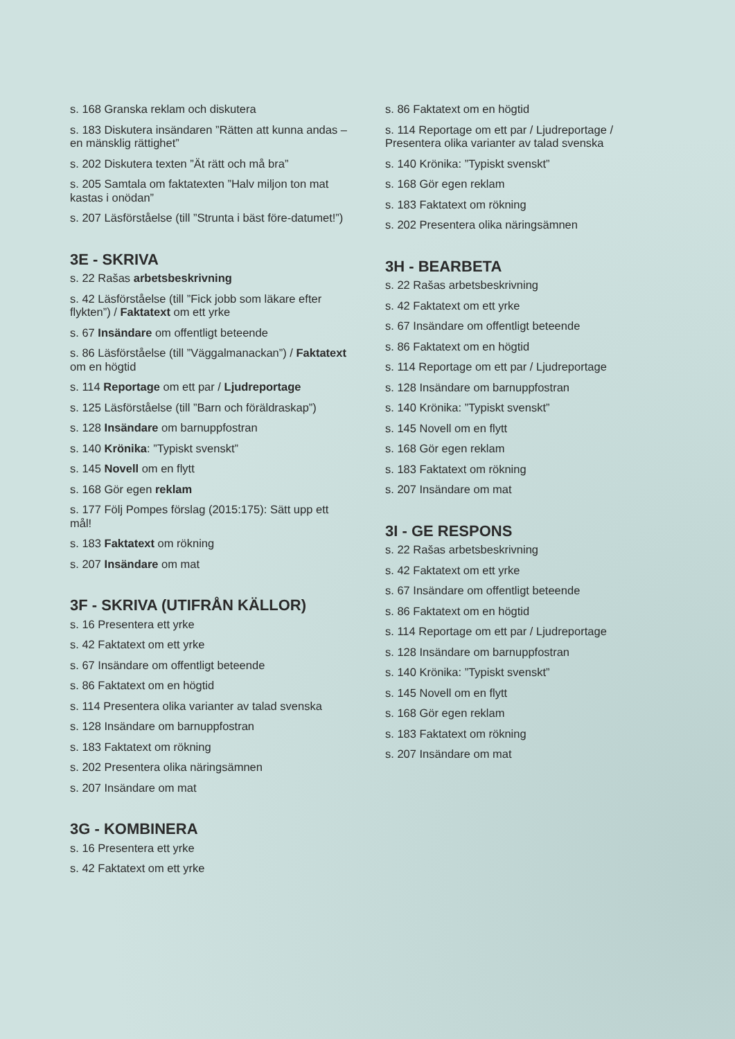s. 168 Granska reklam och diskutera
s. 183 Diskutera insändaren ”Rätten att kunna andas – en mänsklig rättighet”
s. 202 Diskutera texten ”Ät rätt och må bra”
s. 205 Samtala om faktatexten ”Halv miljon ton mat kastas i onödan”
s. 207 Läsförståelse (till ”Strunta i bäst före-datumet!”)
3E - SKRIVA
s. 22 Rašas arbetsbeskrivning
s. 42 Läsförståelse (till ”Fick jobb som läkare efter flykten”) / Faktatext om ett yrke
s. 67 Insändare om offentligt beteende
s. 86 Läsförståelse (till ”Väggalmanackan”) / Faktatext om en högtid
s. 114 Reportage om ett par / Ljudreportage
s. 125 Läsförståelse (till ”Barn och föräldraskap”)
s. 128 Insändare om barnuppfostran
s. 140 Krönika: ”Typiskt svenskt”
s. 145 Novell om en flytt
s. 168 Gör egen reklam
s. 177 Följ Pompes förslag (2015:175): Sätt upp ett mål!
s. 183 Faktatext om rökning
s. 207 Insändare om mat
3F - SKRIVA (UTIFRÅN KÄLLOR)
s. 16 Presentera ett yrke
s. 42 Faktatext om ett yrke
s. 67 Insändare om offentligt beteende
s. 86 Faktatext om en högtid
s. 114 Presentera olika varianter av talad svenska
s. 128 Insändare om barnuppfostran
s. 183 Faktatext om rökning
s. 202 Presentera olika näringsämnen
s. 207 Insändare om mat
3G - KOMBINERA
s. 16 Presentera ett yrke
s. 42 Faktatext om ett yrke
s. 86 Faktatext om en högtid
s. 114 Reportage om ett par / Ljudreportage / Presentera olika varianter av talad svenska
s. 140 Krönika: ”Typiskt svenskt”
s. 168 Gör egen reklam
s. 183 Faktatext om rökning
s. 202 Presentera olika näringsämnen
3H - BEARBETA
s. 22 Rašas arbetsbeskrivning
s. 42 Faktatext om ett yrke
s. 67 Insändare om offentligt beteende
s. 86 Faktatext om en högtid
s. 114 Reportage om ett par / Ljudreportage
s. 128 Insändare om barnuppfostran
s. 140 Krönika: ”Typiskt svenskt”
s. 145 Novell om en flytt
s. 168 Gör egen reklam
s. 183 Faktatext om rökning
s. 207 Insändare om mat
3I - GE RESPONS
s. 22 Rašas arbetsbeskrivning
s. 42 Faktatext om ett yrke
s. 67 Insändare om offentligt beteende
s. 86 Faktatext om en högtid
s. 114 Reportage om ett par / Ljudreportage
s. 128 Insändare om barnuppfostran
s. 140 Krönika: ”Typiskt svenskt”
s. 145 Novell om en flytt
s. 168 Gör egen reklam
s. 183 Faktatext om rökning
s. 207 Insändare om mat